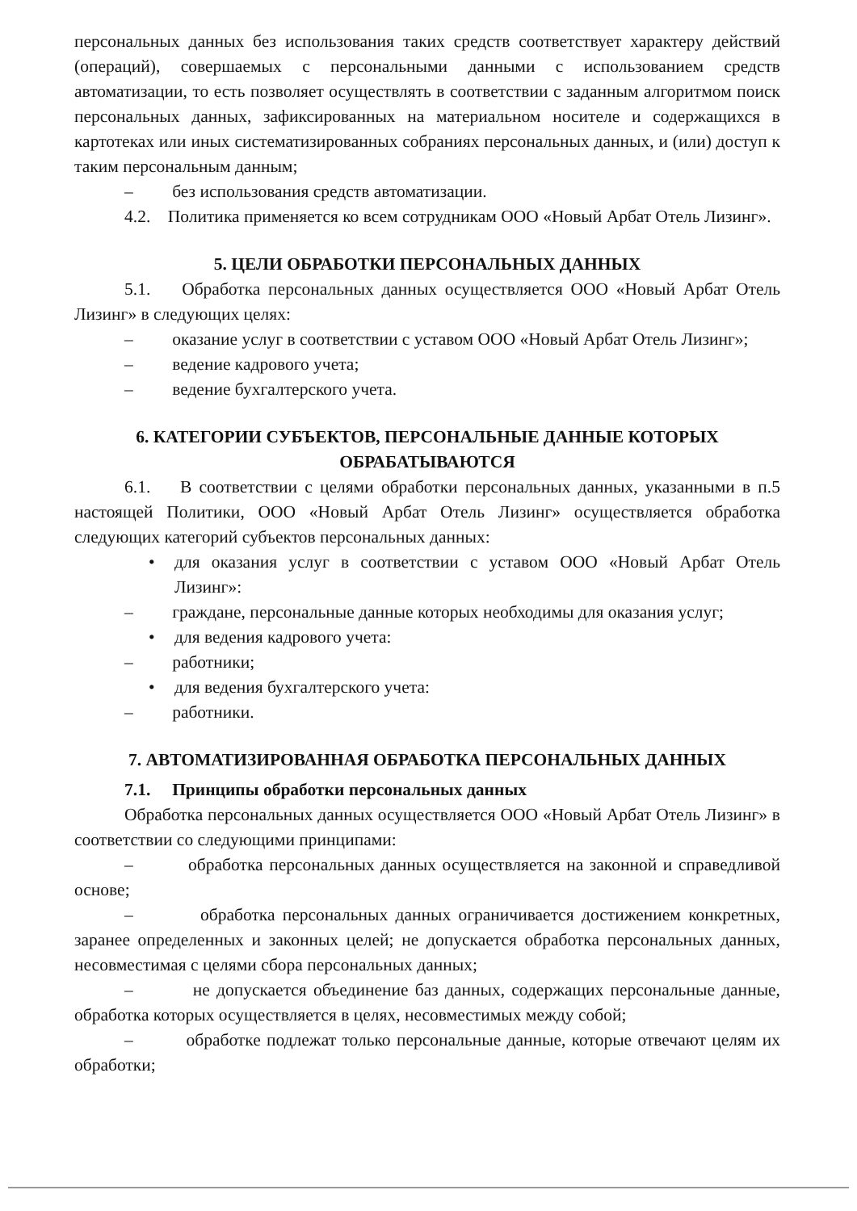персональных данных без использования таких средств соответствует характеру действий (операций), совершаемых с персональными данными с использованием средств автоматизации, то есть позволяет осуществлять в соответствии с заданным алгоритмом поиск персональных данных, зафиксированных на материальном носителе и содержащихся в картотеках или иных систематизированных собраниях персональных данных, и (или) доступ к таким персональным данным;
– без использования средств автоматизации.
4.2. Политика применяется ко всем сотрудникам ООО «Новый Арбат Отель Лизинг».
5. ЦЕЛИ ОБРАБОТКИ ПЕРСОНАЛЬНЫХ ДАННЫХ
5.1. Обработка персональных данных осуществляется ООО «Новый Арбат Отель Лизинг» в следующих целях:
– оказание услуг в соответствии с уставом ООО «Новый Арбат Отель Лизинг»;
– ведение кадрового учета;
– ведение бухгалтерского учета.
6. КАТЕГОРИИ СУБЪЕКТОВ, ПЕРСОНАЛЬНЫЕ ДАННЫЕ КОТОРЫХ ОБРАБАТЫВАЮТСЯ
6.1. В соответствии с целями обработки персональных данных, указанными в п.5 настоящей Политики, ООО «Новый Арбат Отель Лизинг» осуществляется обработка следующих категорий субъектов персональных данных:
• для оказания услуг в соответствии с уставом ООО «Новый Арбат Отель Лизинг»:
– граждане, персональные данные которых необходимы для оказания услуг;
• для ведения кадрового учета:
– работники;
• для ведения бухгалтерского учета:
– работники.
7. АВТОМАТИЗИРОВАННАЯ ОБРАБОТКА ПЕРСОНАЛЬНЫХ ДАННЫХ
7.1. Принципы обработки персональных данных
Обработка персональных данных осуществляется ООО «Новый Арбат Отель Лизинг» в соответствии со следующими принципами:
– обработка персональных данных осуществляется на законной и справедливой основе;
– обработка персональных данных ограничивается достижением конкретных, заранее определенных и законных целей; не допускается обработка персональных данных, несовместимая с целями сбора персональных данных;
– не допускается объединение баз данных, содержащих персональные данные, обработка которых осуществляется в целях, несовместимых между собой;
– обработке подлежат только персональные данные, которые отвечают целям их обработки;